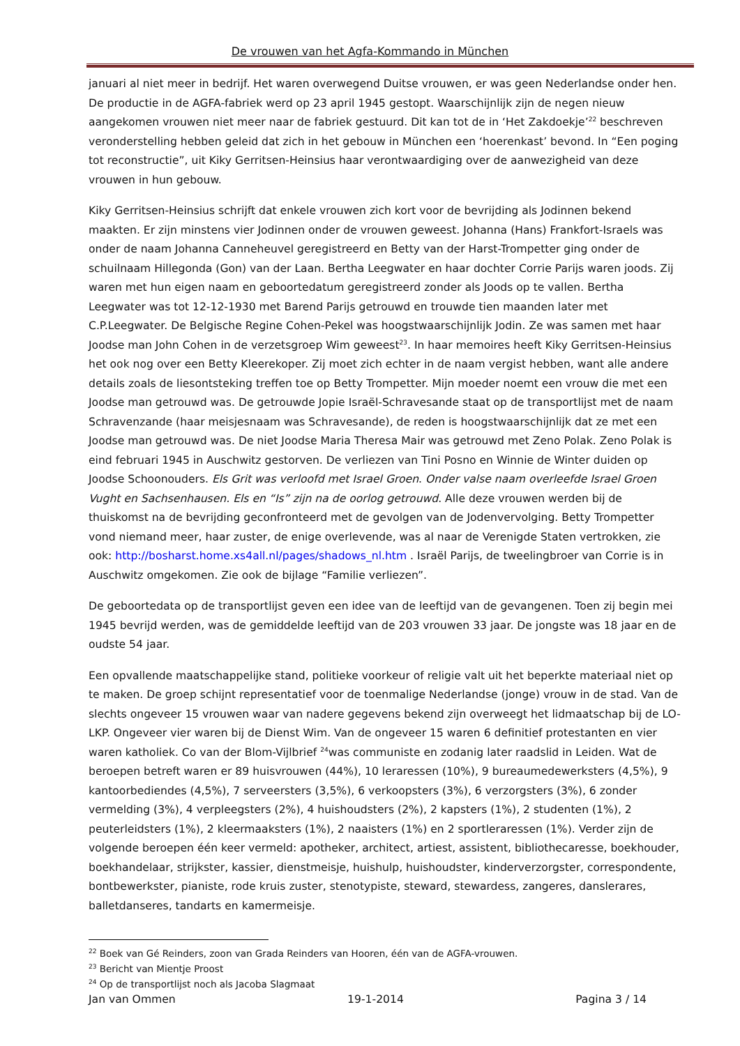De vrouwen van het Agfa-Kommando in München
januari al niet meer in bedrijf. Het waren overwegend Duitse vrouwen, er was geen Nederlandse onder hen. De productie in de AGFA-fabriek werd op 23 april 1945 gestopt. Waarschijnlijk zijn de negen nieuw aangekomen vrouwen niet meer naar de fabriek gestuurd. Dit kan tot de in ‘Het Zakdoekje’<sup>22</sup> beschreven veronderstelling hebben geleid dat zich in het gebouw in München een ‘hoerenkast’ bevond. In “Een poging tot reconstructie”, uit Kiky Gerritsen-Heinsius haar verontwaardiging over de aanwezigheid van deze vrouwen in hun gebouw.
Kiky Gerritsen-Heinsius schrijft dat enkele vrouwen zich kort voor de bevrijding als Jodinnen bekend maakten. Er zijn minstens vier Jodinnen onder de vrouwen geweest. Johanna (Hans) Frankfort-Israels was onder de naam Johanna Canneheuvel geregistreerd en Betty van der Harst-Trompetter ging onder de schuilnaam Hillegonda (Gon) van der Laan. Bertha Leegwater en haar dochter Corrie Parijs waren joods. Zij waren met hun eigen naam en geboortedatum geregistreerd zonder als Joods op te vallen. Bertha Leegwater was tot 12-12-1930 met Barend Parijs getrouwd en trouwde tien maanden later met C.P.Leegwater. De Belgische Regine Cohen-Pekel was hoogstwaarschijnlijk Jodin. Ze was samen met haar Joodse man John Cohen in de verzetsgroep Wim geweest<sup>23</sup>. In haar memoires heeft Kiky Gerritsen-Heinsius het ook nog over een Betty Kleerekoper. Zij moet zich echter in de naam vergist hebben, want alle andere details zoals de liesontsteking treffen toe op Betty Trompetter. Mijn moeder noemt een vrouw die met een Joodse man getrouwd was. De getrouwde Jopie Israël-Schravesande staat op de transportlijst met de naam Schravenzande (haar meisjesnaam was Schravesande), de reden is hoogstwaarschijnlijk dat ze met een Joodse man getrouwd was. De niet Joodse Maria Theresa Mair was getrouwd met Zeno Polak. Zeno Polak is eind februari 1945 in Auschwitz gestorven. De verliezen van Tini Posno en Winnie de Winter duiden op Joodse Schoonouders. Els Grit was verloofd met Israel Groen. Onder valse naam overleefde Israel Groen Vught en Sachsenhausen. Els en “Is” zijn na de oorlog getrouwd. Alle deze vrouwen werden bij de thuiskomst na de bevrijding geconfronteerd met de gevolgen van de Jodenvervolging. Betty Trompetter vond niemand meer, haar zuster, de enige overlevende, was al naar de Verenigde Staten vertrokken, zie ook: http://bosharst.home.xs4all.nl/pages/shadows_nl.htm . Israël Parijs, de tweelingbroer van Corrie is in Auschwitz omgekomen. Zie ook de bijlage “Familie verliezen”.
De geboortedata op de transportlijst geven een idee van de leeftijd van de gevangenen. Toen zij begin mei 1945 bevrijd werden, was de gemiddelde leeftijd van de 203 vrouwen 33 jaar. De jongste was 18 jaar en de oudste 54 jaar.
Een opvallende maatschappelijke stand, politieke voorkeur of religie valt uit het beperkte materiaal niet op te maken. De groep schijnt representatief voor de toenmalige Nederlandse (jonge) vrouw in de stad. Van de slechts ongeveer 15 vrouwen waar van nadere gegevens bekend zijn overweegt het lidmaatschap bij de LO-LKP. Ongeveer vier waren bij de Dienst Wim. Van de ongeveer 15 waren 6 definitief protestanten en vier waren katholiek. Co van der Blom-Vijlbrief <sup>24</sup>was communiste en zodanig later raadslid in Leiden. Wat de beroepen betreft waren er 89 huisvrouwen (44%), 10 leraressen (10%), 9 bureaumedewerksters (4,5%), 9 kantoorbediendes (4,5%), 7 serveersters (3,5%), 6 verkoopsters (3%), 6 verzorgsters (3%), 6 zonder vermelding (3%), 4 verpleegsters (2%), 4 huishoudsters (2%), 2 kapsters (1%), 2 studenten (1%), 2 peuterleidsters (1%), 2 kleermaaksters (1%), 2 naaisters (1%) en 2 sportleraressen (1%). Verder zijn de volgende beroepen één keer vermeld: apotheker, architect, artiest, assistent, bibliothecaresse, boekhouder, boekhandelaar, strijkster, kassier, dienstmeisje, huishulp, huishoudster, kinderverzorgster, correspondente, bontbewerkster, pianiste, rode kruis zuster, stenotypiste, steward, stewardess, zangeres, danslerares, balletdanseres, tandarts en kamermeisje.
<sup>22</sup> Boek van Gé Reinders, zoon van Grada Reinders van Hooren, één van de AGFA-vrouwen.
<sup>23</sup> Bericht van Mientje Proost
<sup>24</sup> Op de transportlijst noch als Jacoba Slagmaat
Jan van Ommen 19-1-2014 Pagina 3 / 14